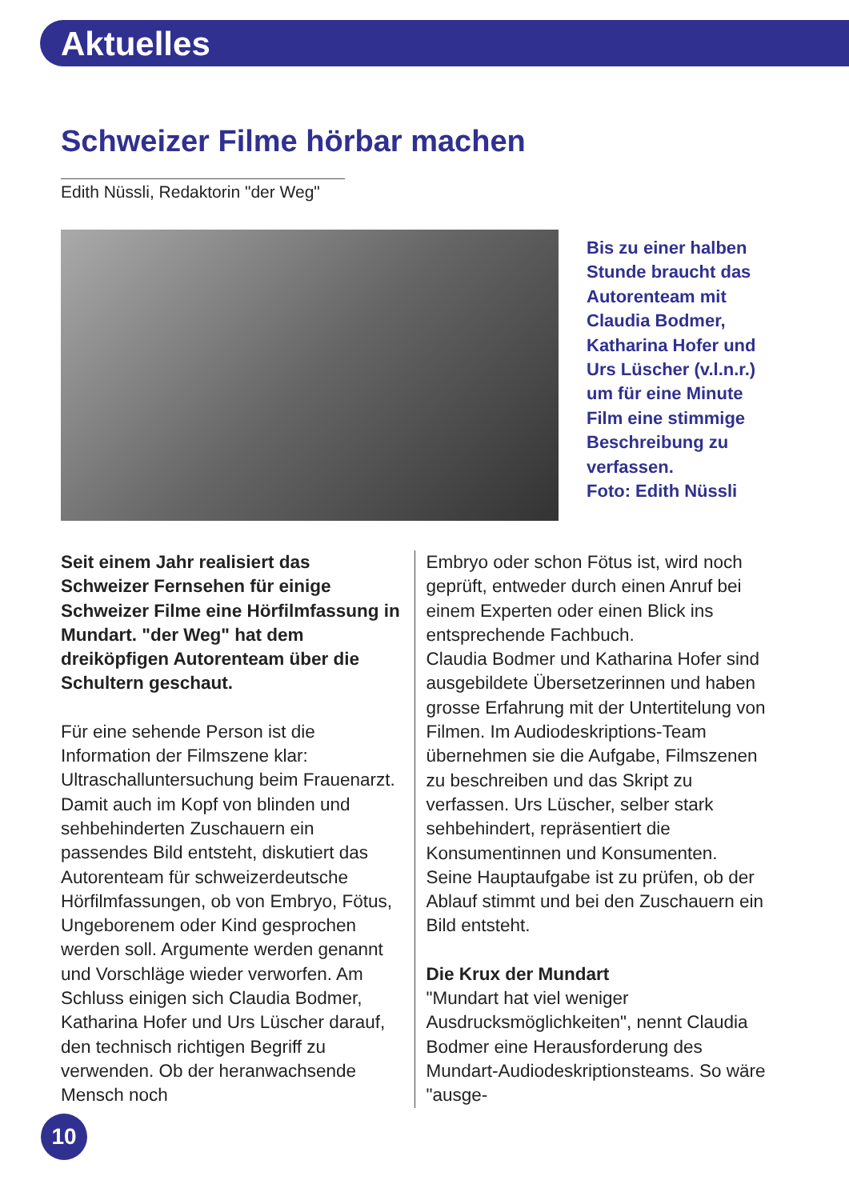Aktuelles
Schweizer Filme hörbar machen
Edith Nüssli, Redaktorin "der Weg"
Bis zu einer halben Stunde braucht das Autorenteam mit Claudia Bodmer, Katharina Hofer und Urs Lüscher (v.l.n.r.) um für eine Minute Film eine stimmige Beschreibung zu verfassen.
Foto: Edith Nüssli
Seit einem Jahr realisiert das Schweizer Fernsehen für einige Schweizer Filme eine Hörfilmfassung in Mundart. "der Weg" hat dem dreiköpfigen Autorenteam über die Schultern geschaut.
Für eine sehende Person ist die Information der Filmszene klar: Ultraschalluntersuchung beim Frauenarzt. Damit auch im Kopf von blinden und sehbehinderten Zuschauern ein passendes Bild entsteht, diskutiert das Autorenteam für schweizerdeutsche Hörfilmfassungen, ob von Embryo, Fötus, Ungeborenem oder Kind gesprochen werden soll. Argumente werden genannt und Vorschläge wieder verworfen. Am Schluss einigen sich Claudia Bodmer, Katharina Hofer und Urs Lüscher darauf, den technisch richtigen Begriff zu verwenden. Ob der heranwachsende Mensch noch
Embryo oder schon Fötus ist, wird noch geprüft, entweder durch einen Anruf bei einem Experten oder einen Blick ins entsprechende Fachbuch.
Claudia Bodmer und Katharina Hofer sind ausgebildete Übersetzerinnen und haben grosse Erfahrung mit der Untertitelung von Filmen. Im Audiodeskriptions-Team übernehmen sie die Aufgabe, Filmszenen zu beschreiben und das Skript zu verfassen. Urs Lüscher, selber stark sehbehindert, repräsentiert die Konsumentinnen und Konsumenten. Seine Hauptaufgabe ist zu prüfen, ob der Ablauf stimmt und bei den Zuschauern ein Bild entsteht.
Die Krux der Mundart
"Mundart hat viel weniger Ausdrucksmöglichkeiten", nennt Claudia Bodmer eine Herausforderung des Mundart-Audiodeskriptionsteams. So wäre "ausge-
10